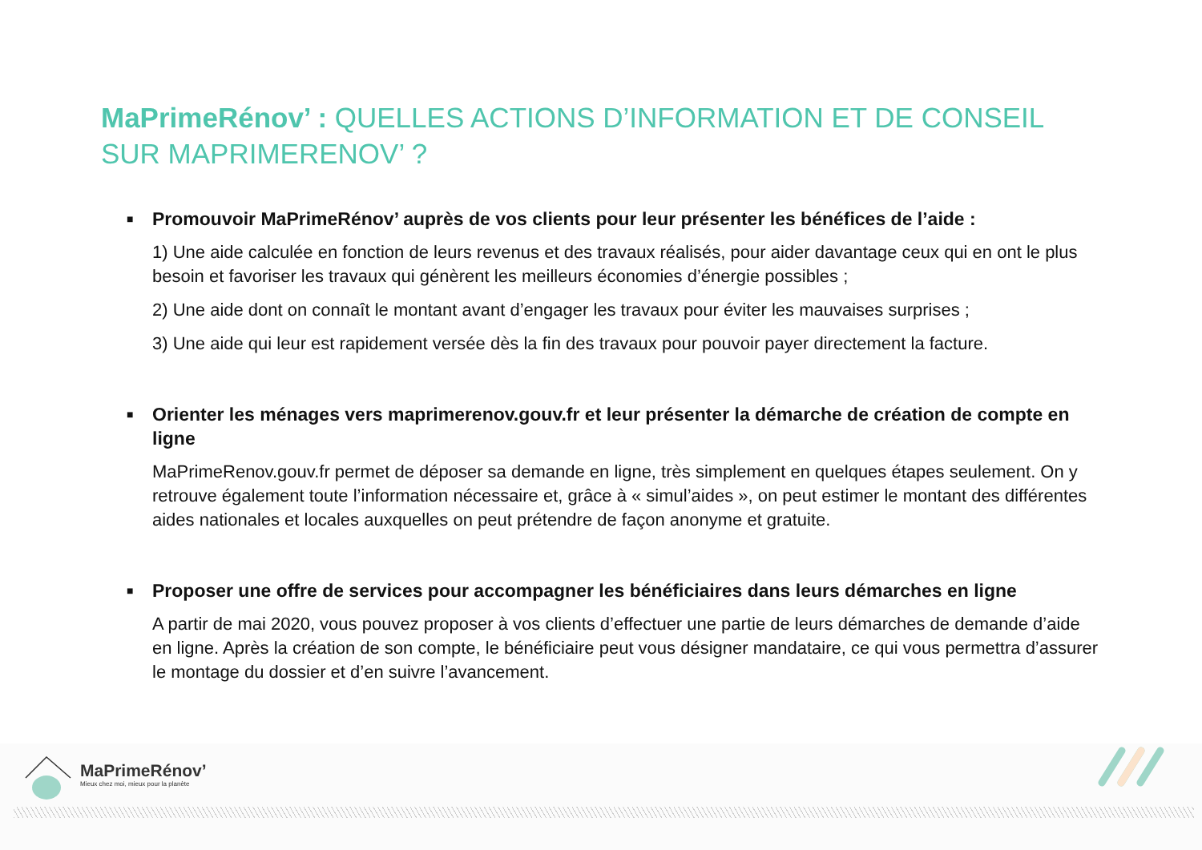MaPrimeRénov’ : QUELLES ACTIONS D’INFORMATION ET DE CONSEIL
SUR MAPRIMERENOV’ ?
■ Promouvoir MaPrimeRénov’ auprès de vos clients pour leur présenter les bénéfices de l’aide :
1) Une aide calculée en fonction de leurs revenus et des travaux réalisés, pour aider davantage ceux qui en ont le plus besoin et favoriser les travaux qui génèrent les meilleurs économies d’énergie possibles ;
2) Une aide dont on connaît le montant avant d’engager les travaux pour éviter les mauvaises surprises ;
3) Une aide qui leur est rapidement versée dès la fin des travaux pour pouvoir payer directement la facture.
■ Orienter les ménages vers maprimerenov.gouv.fr et leur présenter la démarche de création de compte en ligne
MaPrimeRenov.gouv.fr permet de déposer sa demande en ligne, très simplement en quelques étapes seulement. On y retrouve également toute l’information nécessaire et, grâce à « simul’aides », on peut estimer le montant des différentes aides nationales et locales auxquelles on peut prétendre de façon anonyme et gratuite.
■ Proposer une offre de services pour accompagner les bénéficiaires dans leurs démarches en ligne
A partir de mai 2020, vous pouvez proposer à vos clients d’effectuer une partie de leurs démarches de demande d’aide en ligne. Après la création de son compte, le bénéficiaire peut vous désigner mandataire, ce qui vous permettra d’assurer le montage du dossier et d’en suivre l’avancement.
MaPrimeRénov’
Mieux chez moi, mieux pour la planète